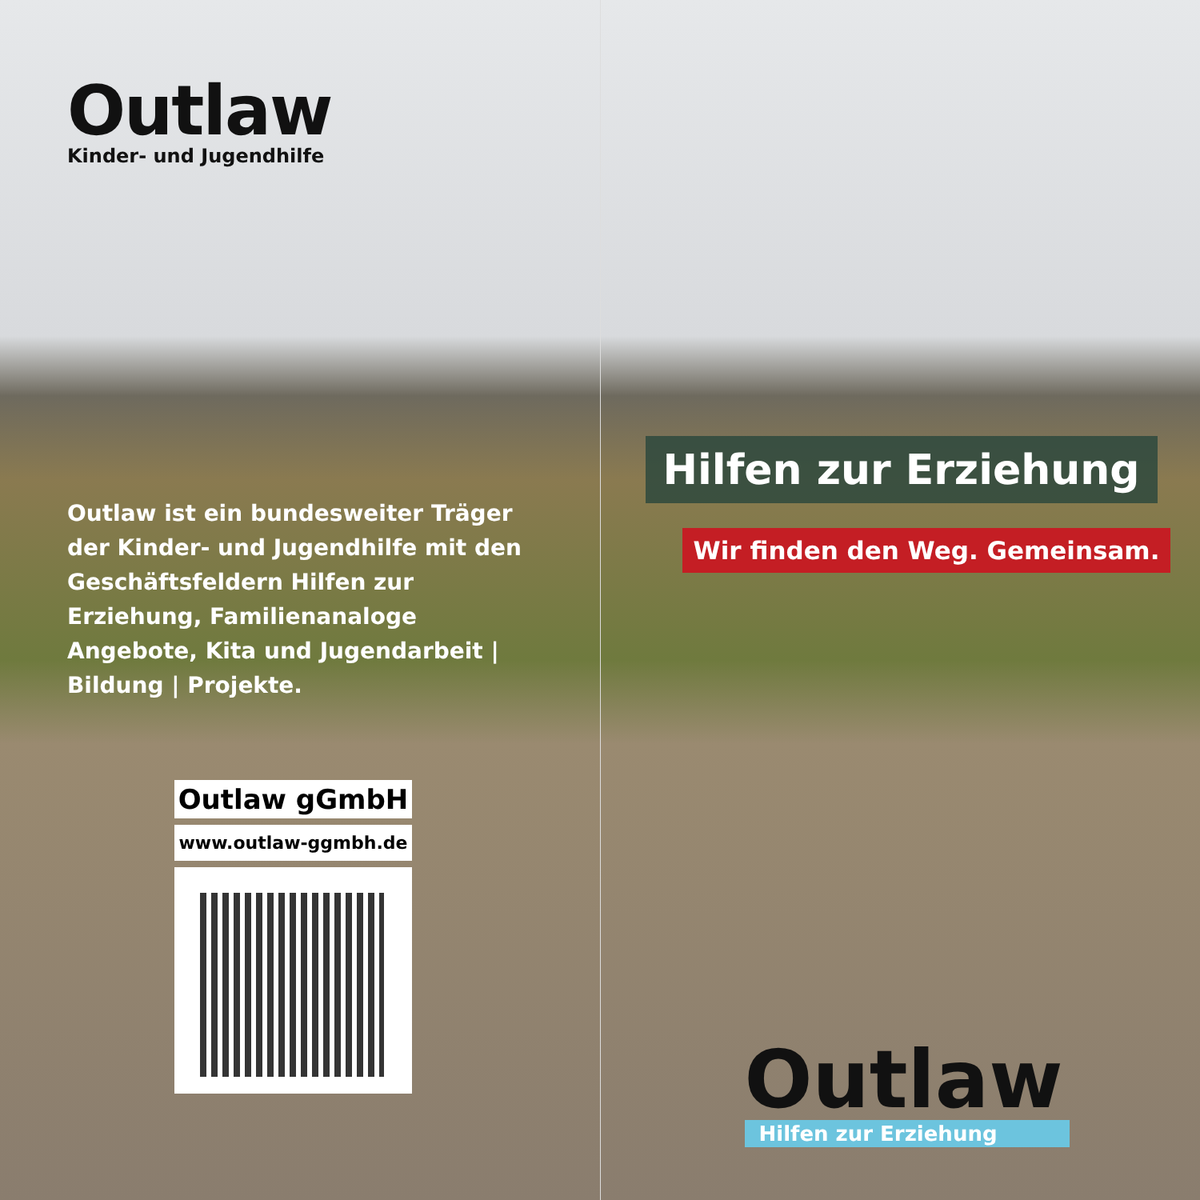Outlaw
Kinder- und Jugendhilfe
Outlaw ist ein bundesweiter Träger der Kinder- und Jugendhilfe mit den Geschäftsfeldern Hilfen zur Erziehung, Familienanaloge Angebote, Kita und Jugendarbeit | Bildung | Projekte.
Outlaw gGmbH
www.outlaw-ggmbh.de
Hilfen zur Erziehung
Wir finden den Weg. Gemeinsam.
Outlaw
Hilfen zur Erziehung